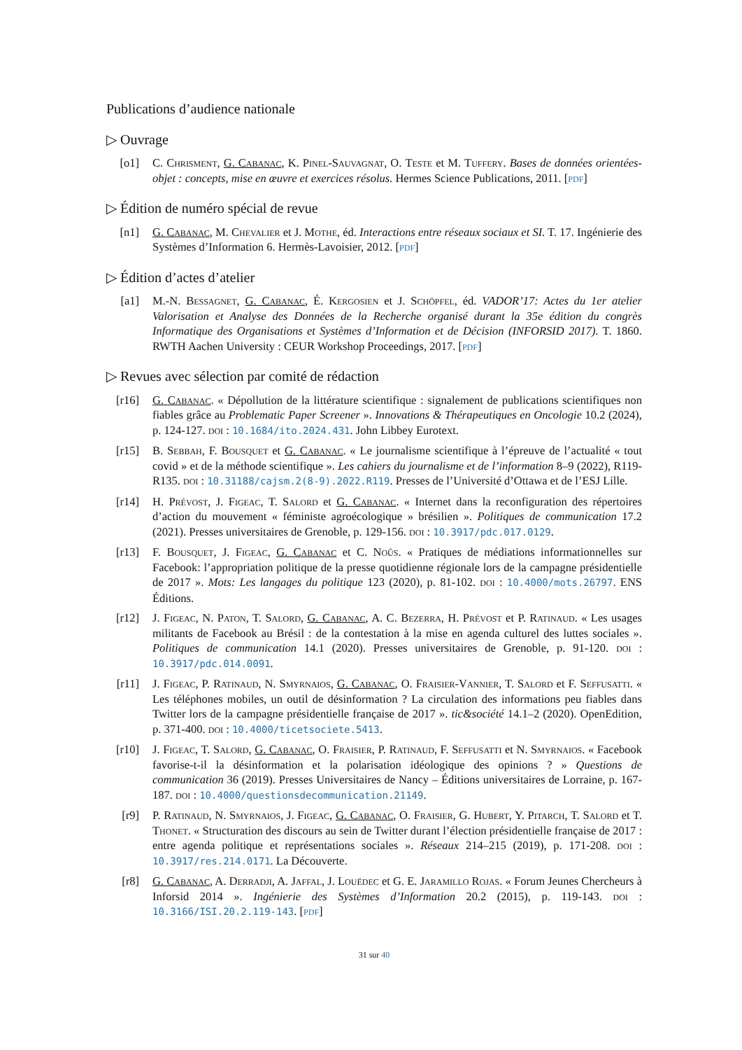Publications d’audience nationale
▷ Ouvrage
[o1] C. Chrisment, G. Cabanac, K. Pinel-Sauvagnat, O. Teste et M. Tuffery. Bases de données orientées-objet : concepts, mise en œuvre et exercices résolus. Hermes Science Publications, 2011. [pdf]
▷ Édition de numéro spécial de revue
[n1] G. Cabanac, M. Chevalier et J. Mothe, éd. Interactions entre réseaux sociaux et SI. T. 17. Ingénierie des Systèmes d’Information 6. Hermès-Lavoisier, 2012. [pdf]
▷ Édition d’actes d’atelier
[a1] M.-N. Bessagnet, G. Cabanac, É. Kergosien et J. Schöpfel, éd. VADOR’17: Actes du 1er atelier Valorisation et Analyse des Données de la Recherche organisé durant la 35e édition du congrès Informatique des Organisations et Systèmes d’Information et de Décision (INFORSID 2017). T. 1860. RWTH Aachen University : CEUR Workshop Proceedings, 2017. [pdf]
▷ Revues avec sélection par comité de rédaction
[r16]
G. Cabanac. « Dépollution de la littérature scientifique : signalement de publications scientifiques non fiables grâce au Problematic Paper Screener ». Innovations & Thérapeutiques en Oncologie 10.2 (2024), p. 124-127. doi : 10.1684/ito.2024.431. John Libbey Eurotext.
[r15]
B. Sebbah, F. Bousquet et G. Cabanac. « Le journalisme scientifique à l’épreuve de l’actualité « tout covid » et de la méthode scientifique ». Les cahiers du journalisme et de l’information 8–9 (2022), R119-R135. doi : 10.31188/cajsm.2(8-9).2022.R119. Presses de l’Université d’Ottawa et de l’ESJ Lille.
[r14]
H. Prévost, J. Figeac, T. Salord et G. Cabanac. « Internet dans la reconfiguration des répertoires d’action du mouvement « féministe agroécologique » brésilien ». Politiques de communication 17.2 (2021). Presses universitaires de Grenoble, p. 129-156. doi : 10.3917/pdc.017.0129.
[r13]
F. Bousquet, J. Figeac, G. Cabanac et C. Noûs. « Pratiques de médiations informationnelles sur Facebook: l’appropriation politique de la presse quotidienne régionale lors de la campagne présidentielle de 2017 ». Mots: Les langages du politique 123 (2020), p. 81-102. doi : 10.4000/mots.26797. ENS Éditions.
[r12]
J. Figeac, N. Paton, T. Salord, G. Cabanac, A. C. Bezerra, H. Prévost et P. Ratinaud. « Les usages militants de Facebook au Brésil : de la contestation à la mise en agenda culturel des luttes sociales ». Politiques de communication 14.1 (2020). Presses universitaires de Grenoble, p. 91-120. doi : 10.3917/pdc.014.0091.
[r11]
J. Figeac, P. Ratinaud, N. Smyrnaios, G. Cabanac, O. Fraisier-Vannier, T. Salord et F. Seffusatti. « Les téléphones mobiles, un outil de désinformation ? La circulation des informations peu fiables dans Twitter lors de la campagne présidentielle française de 2017 ». tic&société 14.1–2 (2020). OpenEdition, p. 371-400. doi : 10.4000/ticetsociete.5413.
[r10]
J. Figeac, T. Salord, G. Cabanac, O. Fraisier, P. Ratinaud, F. Seffusatti et N. Smyrnaios. « Facebook favorise-t-il la désinformation et la polarisation idéologique des opinions ? » Questions de communication 36 (2019). Presses Universitaires de Nancy – Éditions universitaires de Lorraine, p. 167-187. doi : 10.4000/questionsdecommunication.21149.
[r9] P. Ratinaud, N. Smyrnaios, J. Figeac, G. Cabanac, O. Fraisier, G. Hubert, Y. Pitarch, T. Salord et T. Thonet. « Structuration des discours au sein de Twitter durant l’élection présidentielle française de 2017 : entre agenda politique et représentations sociales ». Réseaux 214–215 (2019), p. 171-208. doi : 10.3917/res.214.0171. La Découverte.
[r8] G. Cabanac, A. Derradji, A. Jaffal, J. Louëdec et G. E. Jaramillo Rojas. « Forum Jeunes Chercheurs à Inforsid 2014 ». Ingénierie des Systèmes d’Information 20.2 (2015), p. 119-143. doi : 10.3166/ISI.20.2.119-143. [pdf]
31 sur 40